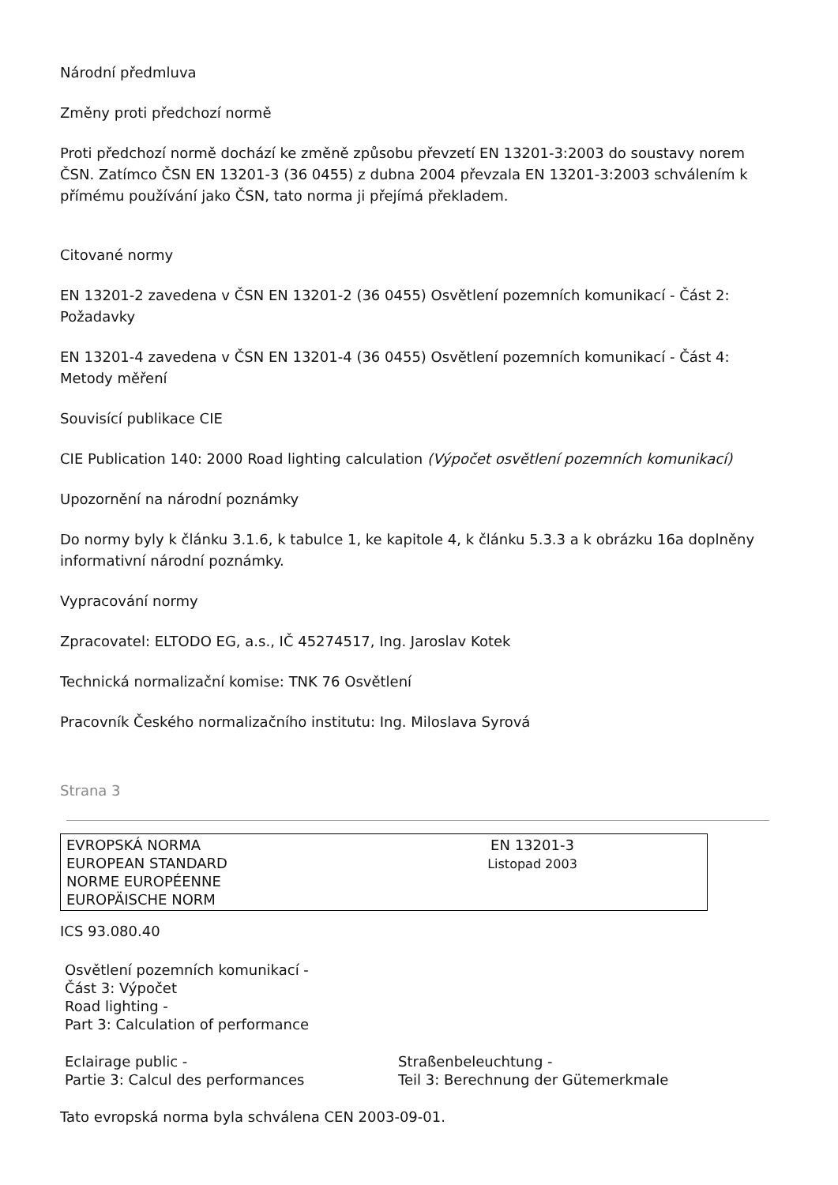Národní předmluva
Změny proti předchozí normě
Proti předchozí normě dochází ke změně způsobu převzetí EN 13201-3:2003 do soustavy norem ČSN. Zatímco ČSN EN 13201-3 (36 0455) z dubna 2004 převzala EN 13201-3:2003 schválením k přímému používání jako ČSN, tato norma ji přejímá překladem.
Citované normy
EN 13201-2 zavedena v ČSN EN 13201-2 (36 0455) Osvětlení pozemních komunikací - Část 2: Požadavky
EN 13201-4 zavedena v ČSN EN 13201-4 (36 0455) Osvětlení pozemních komunikací - Část 4: Metody měření
Souvisící publikace CIE
CIE Publication 140: 2000 Road lighting calculation (Výpočet osvětlení pozemních komunikací)
Upozornění na národní poznámky
Do normy byly k článku 3.1.6, k tabulce 1, ke kapitole 4, k článku 5.3.3 a k obrázku 16a doplněny informativní národní poznámky.
Vypracování normy
Zpracovatel: ELTODO EG, a.s., IČ 45274517, Ing. Jaroslav Kotek
Technická normalizační komise: TNK 76 Osvětlení
Pracovník Českého normalizačního institutu: Ing. Miloslava Syrová
Strana 3
| EVROPSKÁ NORMA EUROPEAN STANDARD NORME EUROPÉENNE EUROPÄISCHE NORM | EN 13201-3 Listopad 2003 | |
ICS 93.080.40
Osvětlení pozemních komunikací -
Část 3: Výpočet
Road lighting -
Part 3: Calculation of performance
Eclairage public -
Partie 3: Calcul des performances
Straßenbeleuchtung -
Teil 3: Berechnung der Gütemerkmale
Tato evropská norma byla schválena CEN 2003-09-01.